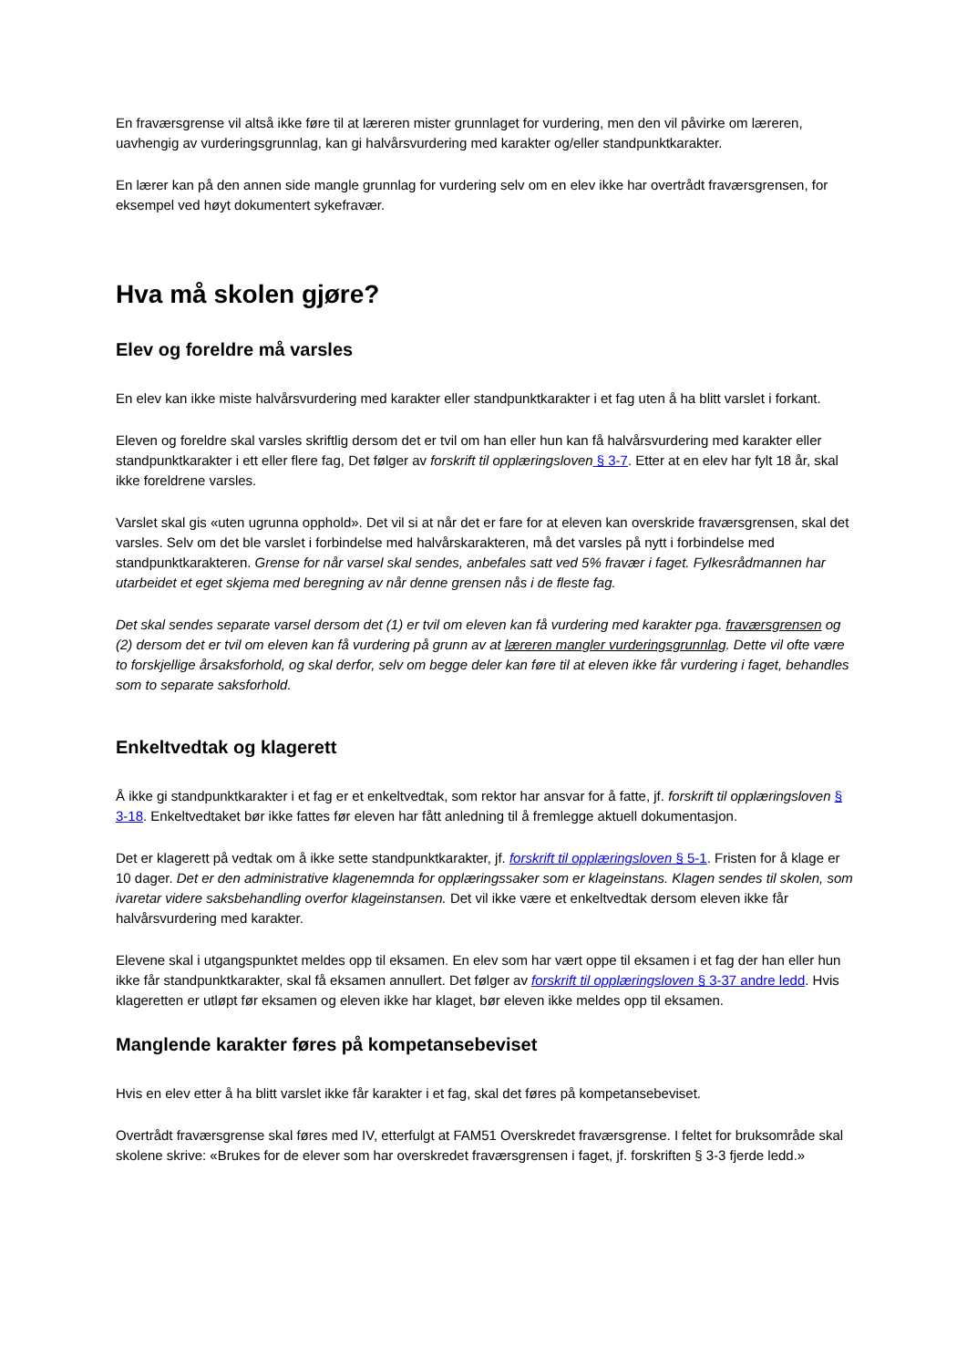En fraværsgrense vil altså ikke føre til at læreren mister grunnlaget for vurdering, men den vil påvirke om læreren, uavhengig av vurderingsgrunnlag, kan gi halvårsvurdering med karakter og/eller standpunktkarakter.
En lærer kan på den annen side mangle grunnlag for vurdering selv om en elev ikke har overtrådt fraværsgrensen, for eksempel ved høyt dokumentert sykefravær.
Hva må skolen gjøre?
Elev og foreldre må varsles
En elev kan ikke miste halvårsvurdering med karakter eller standpunktkarakter i et fag uten å ha blitt varslet i forkant.
Eleven og foreldre skal varsles skriftlig dersom det er tvil om han eller hun kan få halvårsvurdering med karakter eller standpunktkarakter i ett eller flere fag, Det følger av forskrift til opplæringsloven § 3-7. Etter at en elev har fylt 18 år, skal ikke foreldrene varsles.
Varslet skal gis «uten ugrunna opphold». Det vil si at når det er fare for at eleven kan overskride fraværsgrensen, skal det varsles. Selv om det ble varslet i forbindelse med halvårskarakteren, må det varsles på nytt i forbindelse med standpunktkarakteren. Grense for når varsel skal sendes, anbefales satt ved 5% fravær i faget. Fylkesrådmannen har utarbeidet et eget skjema med beregning av når denne grensen nås i de fleste fag.
Det skal sendes separate varsel dersom det (1) er tvil om eleven kan få vurdering med karakter pga. fraværsgrensen og (2) dersom det er tvil om eleven kan få vurdering på grunn av at læreren mangler vurderingsgrunnlag. Dette vil ofte være to forskjellige årsaksforhold, og skal derfor, selv om begge deler kan føre til at eleven ikke får vurdering i faget, behandles som to separate saksforhold.
Enkeltvedtak og klagerett
Å ikke gi standpunktkarakter i et fag er et enkeltvedtak, som rektor har ansvar for å fatte, jf. forskrift til opplæringsloven § 3-18. Enkeltvedtaket bør ikke fattes før eleven har fått anledning til å fremlegge aktuell dokumentasjon.
Det er klagerett på vedtak om å ikke sette standpunktkarakter, jf. forskrift til opplæringsloven § 5-1. Fristen for å klage er 10 dager. Det er den administrative klagenemnda for opplæringssaker som er klageinstans. Klagen sendes til skolen, som ivaretar videre saksbehandling overfor klageinstansen. Det vil ikke være et enkeltvedtak dersom eleven ikke får halvårsvurdering med karakter.
Elevene skal i utgangspunktet meldes opp til eksamen. En elev som har vært oppe til eksamen i et fag der han eller hun ikke får standpunktkarakter, skal få eksamen annullert. Det følger av forskrift til opplæringsloven § 3-37 andre ledd. Hvis klageretten er utløpt før eksamen og eleven ikke har klaget, bør eleven ikke meldes opp til eksamen.
Manglende karakter føres på kompetansebeviset
Hvis en elev etter å ha blitt varslet ikke får karakter i et fag, skal det føres på kompetansebeviset.
Overtrådt fraværsgrense skal føres med IV, etterfulgt at FAM51 Overskredet fraværsgrense. I feltet for bruksområde skal skolene skrive: «Brukes for de elever som har overskredet fraværsgrensen i faget, jf. forskriften § 3-3 fjerde ledd.»